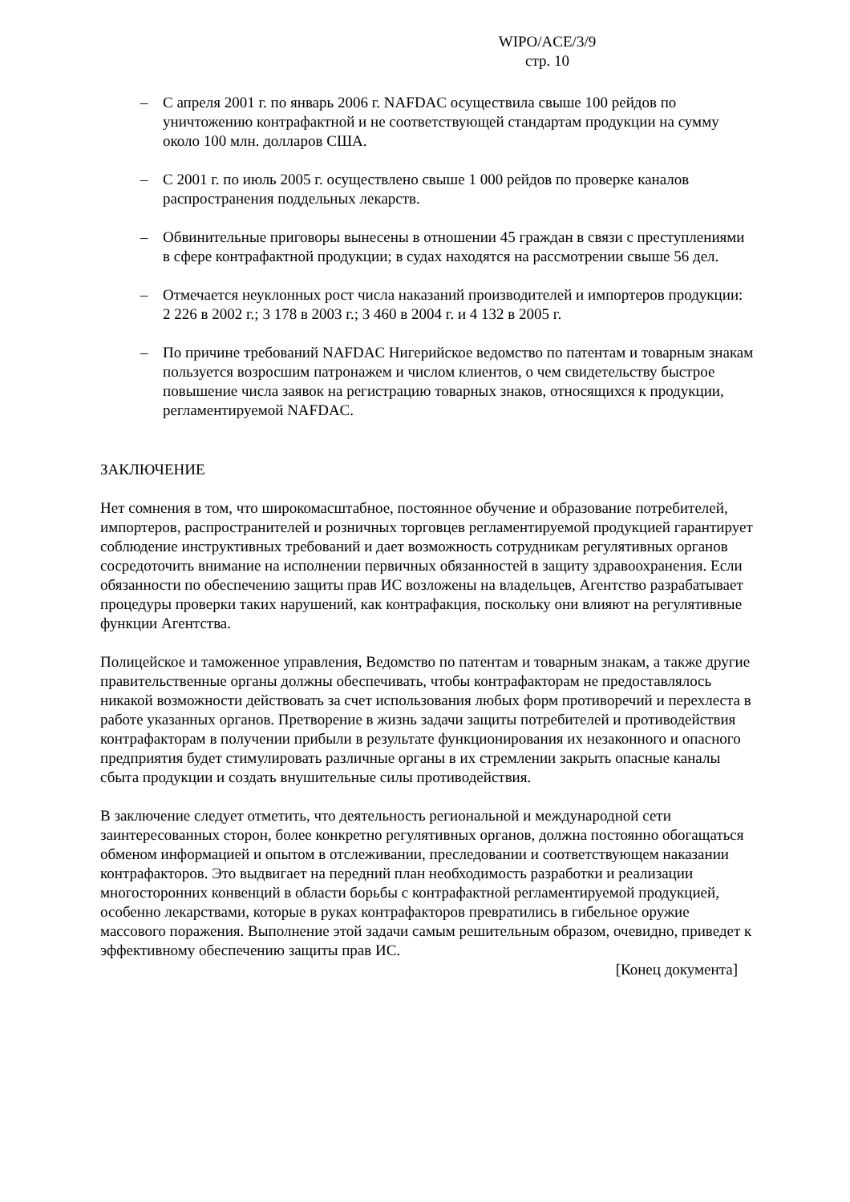WIPO/ACE/3/9
стр. 10
– С апреля 2001 г. по январь 2006 г. NAFDAC осуществила свыше 100 рейдов по уничтожению контрафактной и не соответствующей стандартам продукции на сумму около 100 млн. долларов США.
– С 2001 г. по июль 2005 г. осуществлено свыше 1 000 рейдов по проверке каналов распространения поддельных лекарств.
– Обвинительные приговоры вынесены в отношении 45 граждан в связи с преступлениями в сфере контрафактной продукции; в судах находятся на рассмотрении свыше 56 дел.
– Отмечается неуклонных рост числа наказаний производителей и импортеров продукции: 2 226 в 2002 г.; 3 178 в 2003 г.; 3 460 в 2004 г. и 4 132 в 2005 г.
– По причине требований NAFDAC Нигерийское ведомство по патентам и товарным знакам пользуется возросшим патронажем и числом клиентов, о чем свидетельству быстрое повышение числа заявок на регистрацию товарных знаков, относящихся к продукции, регламентируемой NAFDAC.
ЗАКЛЮЧЕНИЕ
Нет сомнения в том, что широкомасштабное, постоянное обучение и образование потребителей, импортеров, распространителей и розничных торговцев регламентируемой продукцией гарантирует соблюдение инструктивных требований и дает возможность сотрудникам регулятивных органов сосредоточить внимание на исполнении первичных обязанностей в защиту здравоохранения. Если обязанности по обеспечению защиты прав ИС возложены на владельцев, Агентство разрабатывает процедуры проверки таких нарушений, как контрафакция, поскольку они влияют на регулятивные функции Агентства.
Полицейское и таможенное управления, Ведомство по патентам и товарным знакам, а также другие правительственные органы должны обеспечивать, чтобы контрафакторам не предоставлялось никакой возможности действовать за счет использования любых форм противоречий и перехлеста в работе указанных органов. Претворение в жизнь задачи защиты потребителей и противодействия контрафакторам в получении прибыли в результате функционирования их незаконного и опасного предприятия будет стимулировать различные органы в их стремлении закрыть опасные каналы сбыта продукции и создать внушительные силы противодействия.
В заключение следует отметить, что деятельность региональной и международной сети заинтересованных сторон, более конкретно регулятивных органов, должна постоянно обогащаться обменом информацией и опытом в отслеживании, преследовании и соответствующем наказании контрафакторов. Это выдвигает на передний план необходимость разработки и реализации многосторонних конвенций в области борьбы с контрафактной регламентируемой продукцией, особенно лекарствами, которые в руках контрафакторов превратились в гибельное оружие массового поражения. Выполнение этой задачи самым решительным образом, очевидно, приведет к эффективному обеспечению защиты прав ИС.
[Конец документа]